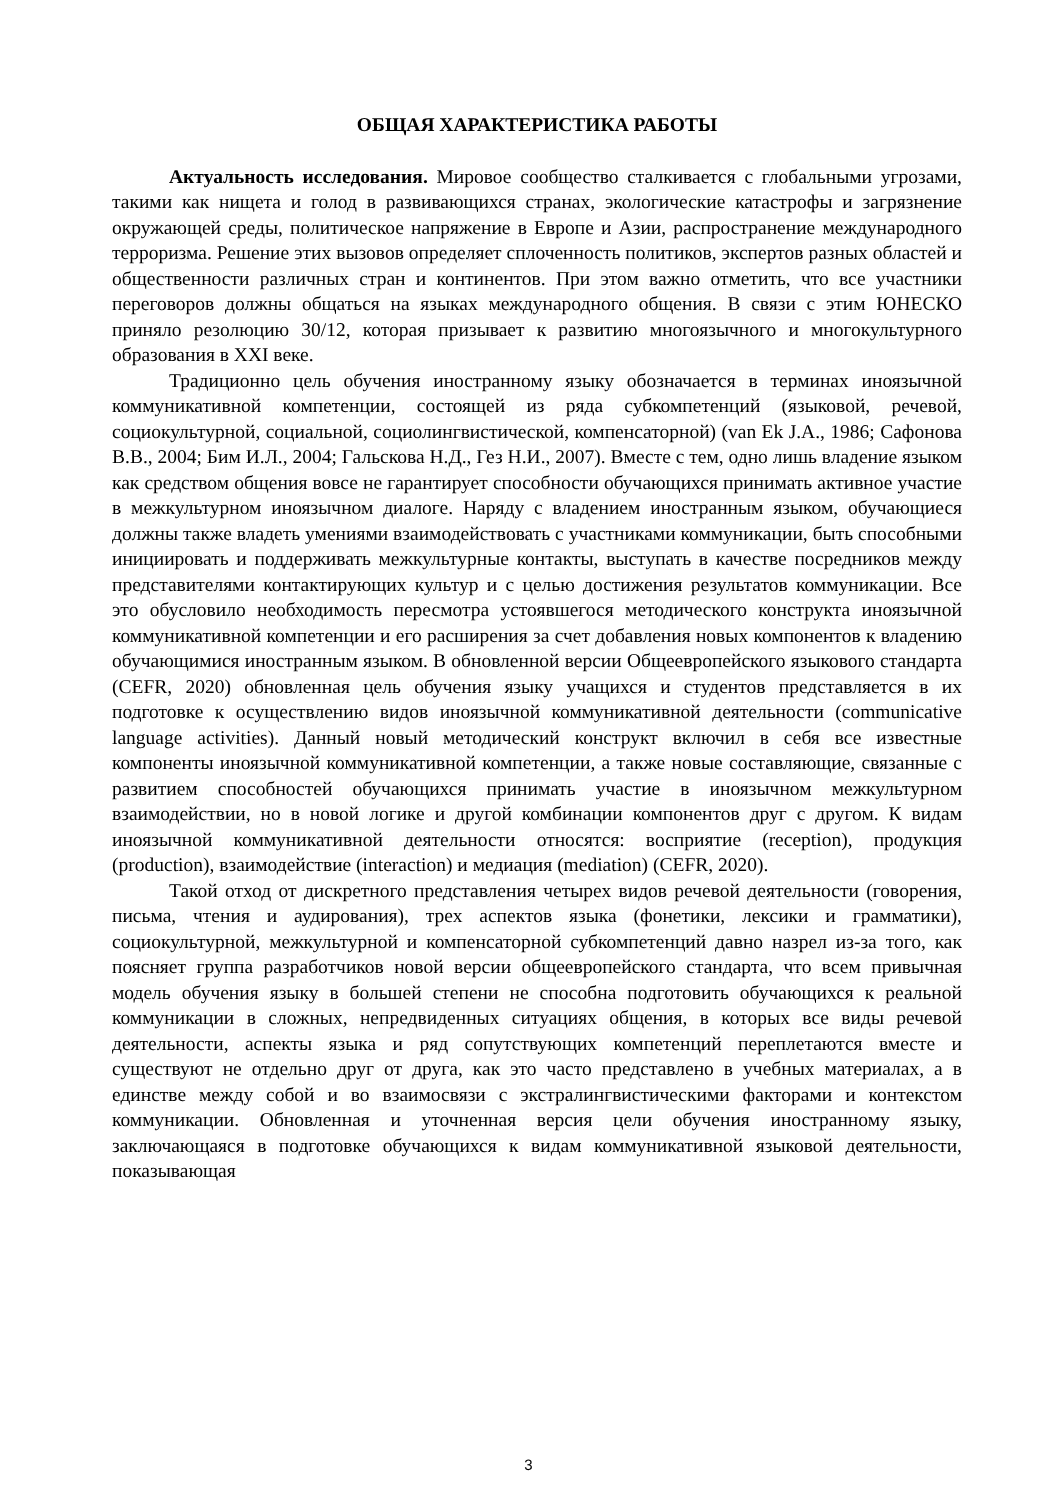ОБЩАЯ ХАРАКТЕРИСТИКА РАБОТЫ
Актуальность исследования. Мировое сообщество сталкивается с глобальными угрозами, такими как нищета и голод в развивающихся странах, экологические катастрофы и загрязнение окружающей среды, политическое напряжение в Европе и Азии, распространение международного терроризма. Решение этих вызовов определяет сплоченность политиков, экспертов разных областей и общественности различных стран и континентов. При этом важно отметить, что все участники переговоров должны общаться на языках международного общения. В связи с этим ЮНЕСКО приняло резолюцию 30/12, которая призывает к развитию многоязычного и многокультурного образования в XXI веке.
Традиционно цель обучения иностранному языку обозначается в терминах иноязычной коммуникативной компетенции, состоящей из ряда субкомпетенций (языковой, речевой, социокультурной, социальной, социолингвистической, компенсаторной) (van Ek J.A., 1986; Сафонова В.В., 2004; Бим И.Л., 2004; Гальскова Н.Д., Гез Н.И., 2007). Вместе с тем, одно лишь владение языком как средством общения вовсе не гарантирует способности обучающихся принимать активное участие в межкультурном иноязычном диалоге. Наряду с владением иностранным языком, обучающиеся должны также владеть умениями взаимодействовать с участниками коммуникации, быть способными инициировать и поддерживать межкультурные контакты, выступать в качестве посредников между представителями контактирующих культур и с целью достижения результатов коммуникации. Все это обусловило необходимость пересмотра устоявшегося методического конструкта иноязычной коммуникативной компетенции и его расширения за счет добавления новых компонентов к владению обучающимися иностранным языком. В обновленной версии Общеевропейского языкового стандарта (CEFR, 2020) обновленная цель обучения языку учащихся и студентов представляется в их подготовке к осуществлению видов иноязычной коммуникативной деятельности (communicative language activities). Данный новый методический конструкт включил в себя все известные компоненты иноязычной коммуникативной компетенции, а также новые составляющие, связанные с развитием способностей обучающихся принимать участие в иноязычном межкультурном взаимодействии, но в новой логике и другой комбинации компонентов друг с другом. К видам иноязычной коммуникативной деятельности относятся: восприятие (reception), продукция (production), взаимодействие (interaction) и медиация (mediation) (CEFR, 2020).
Такой отход от дискретного представления четырех видов речевой деятельности (говорения, письма, чтения и аудирования), трех аспектов языка (фонетики, лексики и грамматики), социокультурной, межкультурной и компенсаторной субкомпетенций давно назрел из-за того, как поясняет группа разработчиков новой версии общеевропейского стандарта, что всем привычная модель обучения языку в большей степени не способна подготовить обучающихся к реальной коммуникации в сложных, непредвиденных ситуациях общения, в которых все виды речевой деятельности, аспекты языка и ряд сопутствующих компетенций переплетаются вместе и существуют не отдельно друг от друга, как это часто представлено в учебных материалах, а в единстве между собой и во взаимосвязи с экстралингвистическими факторами и контекстом коммуникации. Обновленная и уточненная версия цели обучения иностранному языку, заключающаяся в подготовке обучающихся к видам коммуникативной языковой деятельности, показывающая
3